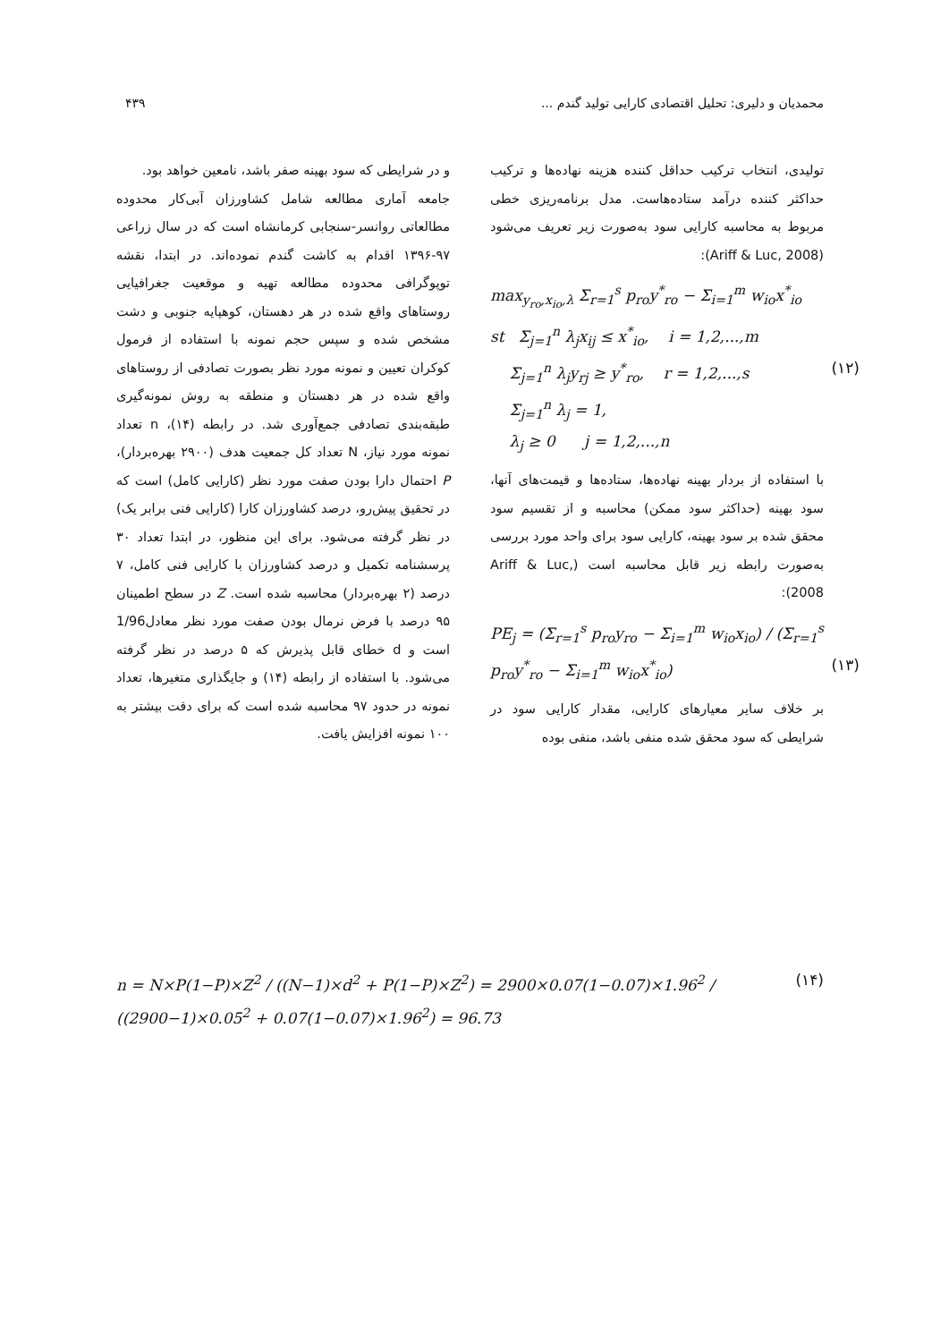محمدیان و دلیری: تحلیل اقتصادی کارایی تولید گندم ... ۴۳۹
تولیدی، انتخاب ترکیب حداقل کننده هزینه نهاده‌ها و ترکیب حداکثر کننده درآمد ستاده‌هاست. مدل برنامه‌ریزی خطی مربوط به محاسبه کارایی سود به‌صورت زیر تعریف می‌شود (Ariff & Luc, 2008):
max<sub>y<sub>ro</sub>,x<sub>io</sub>,λ</sub> Σ<sub>r=1</sub><sup>s</sup> p<sub>ro</sub>y<sup>*</sup><sub>ro</sub> − Σ<sub>i=1</sub><sup>m</sup> w<sub>io</sub>x<sup>*</sup><sub>io</sub>
st Σ<sub>j=1</sub><sup>n</sup> λ<sub>j</sub>x<sub>ij</sub> ≤ x<sup>*</sup><sub>io</sub>, i = 1,2,...,m
Σ<sub>j=1</sub><sup>n</sup> λ<sub>j</sub>y<sub>rj</sub> ≥ y<sup>*</sup><sub>ro</sub>, r = 1,2,...,s (۱۲)
Σ<sub>j=1</sub><sup>n</sup> λ<sub>j</sub> = 1,
λ<sub>j</sub> ≥ 0 j = 1,2,...,n
با استفاده از بردار بهینه نهاده‌ها، ستاده‌ها و قیمت‌های آنها، سود بهینه (حداکثر سود ممکن) محاسبه و از تقسیم سود محقق شده بر سود بهینه، کارایی سود برای واحد مورد بررسی به‌صورت رابطه زیر قابل محاسبه است (Ariff & Luc, 2008):
PE<sub>j</sub> = (Σ<sub>r=1</sub><sup>s</sup> p<sub>ro</sub>y<sub>ro</sub> − Σ<sub>i=1</sub><sup>m</sup> w<sub>io</sub>x<sub>io</sub>) / (Σ<sub>r=1</sub><sup>s</sup> p<sub>ro</sub>y<sup>*</sup><sub>ro</sub> − Σ<sub>i=1</sub><sup>m</sup> w<sub>io</sub>x<sup>*</sup><sub>io</sub>) (۱۳)
بر خلاف سایر معیارهای کارایی، مقدار کارایی سود در شرایطی که سود محقق شده منفی باشد، منفی بوده
و در شرایطی که سود بهینه صفر باشد، نامعین خواهد بود.
جامعه آماری مطالعه شامل کشاورزان آبی‌کار محدوده مطالعاتی روانسر-سنجابی کرمانشاه است که در سال زراعی ۹۷-۱۳۹۶ اقدام به کاشت گندم نموده‌اند. در ابتدا، نقشه توپوگرافی محدوده مطالعه تهیه و موقعیت جغرافیایی روستاهای واقع شده در هر دهستان، کوهپایه جنوبی و دشت مشخص شده و سپس حجم نمونه با استفاده از فرمول کوکران تعیین و نمونه مورد نظر بصورت تصادفی از روستاهای واقع شده در هر دهستان و منطقه به روش نمونه‌گیری طبقه‌بندی تصادفی جمع‌آوری شد. در رابطه (۱۴)، n تعداد نمونه مورد نیاز، N تعداد کل جمعیت هدف (۲۹۰۰ بهره‌بردار)، P احتمال دارا بودن صفت مورد نظر (کارایی کامل) است که در تحقیق پیش‌رو، درصد کشاورزان کارا (کارایی فنی برابر یک) در نظر گرفته می‌شود. برای این منظور، در ابتدا تعداد ۳۰ پرسشنامه تکمیل و درصد کشاورزان با کارایی فنی کامل، ۷ درصد (۲ بهره‌بردار) محاسبه شده است. Z در سطح اطمینان ۹۵ درصد با فرض نرمال بودن صفت مورد نظر معادل1/96 است و d خطای قابل پذیرش که ۵ درصد در نظر گرفته می‌شود. با استفاده از رابطه (۱۴) و جایگذاری متغیرها، تعداد نمونه در حدود ۹۷ محاسبه شده است که برای دقت بیشتر به ۱۰۰ نمونه افزایش یافت.
n = N×P(1−P)×Z<sup>2</sup> / ((N−1)×d<sup>2</sup> + P(1−P)×Z<sup>2</sup>) = 2900×0.07(1−0.07)×1.96<sup>2</sup> / ((2900−1)×0.05<sup>2</sup> + 0.07(1−0.07)×1.96<sup>2</sup>) = 96.73 (۱۴)